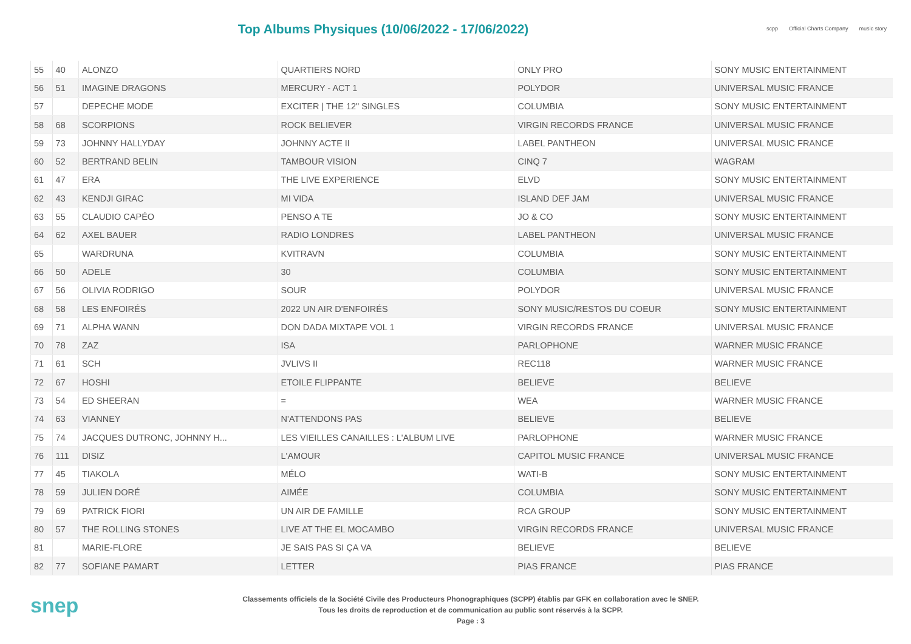Top Albums Physiques (10/06/2022 - 17/06/2022)
scpp Official Charts Company music story
| 55 | 40 | ALONZO | QUARTIERS NORD | ONLY PRO | SONY MUSIC ENTERTAINMENT |
| 56 | 51 | IMAGINE DRAGONS | MERCURY - ACT 1 | POLYDOR | UNIVERSAL MUSIC FRANCE |
| 57 | | DEPECHE MODE | EXCITER / THE 12" SINGLES | COLUMBIA | SONY MUSIC ENTERTAINMENT |
| 58 | 68 | SCORPIONS | ROCK BELIEVER | VIRGIN RECORDS FRANCE | UNIVERSAL MUSIC FRANCE |
| 59 | 73 | JOHNNY HALLYDAY | JOHNNY ACTE II | LABEL PANTHEON | UNIVERSAL MUSIC FRANCE |
| 60 | 52 | BERTRAND BELIN | TAMBOUR VISION | CINQ 7 | WAGRAM |
| 61 | 47 | ERA | THE LIVE EXPERIENCE | ELVD | SONY MUSIC ENTERTAINMENT |
| 62 | 43 | KENDJI GIRAC | MI VIDA | ISLAND DEF JAM | UNIVERSAL MUSIC FRANCE |
| 63 | 55 | CLAUDIO CAPÉO | PENSO A TE | JO & CO | SONY MUSIC ENTERTAINMENT |
| 64 | 62 | AXEL BAUER | RADIO LONDRES | LABEL PANTHEON | UNIVERSAL MUSIC FRANCE |
| 65 | | WARDRUNA | KVITRAVN | COLUMBIA | SONY MUSIC ENTERTAINMENT |
| 66 | 50 | ADELE | 30 | COLUMBIA | SONY MUSIC ENTERTAINMENT |
| 67 | 56 | OLIVIA RODRIGO | SOUR | POLYDOR | UNIVERSAL MUSIC FRANCE |
| 68 | 58 | LES ENFOIRÉS | 2022 UN AIR D'ENFOIRÉS | SONY MUSIC/RESTOS DU COEUR | SONY MUSIC ENTERTAINMENT |
| 69 | 71 | ALPHA WANN | DON DADA MIXTAPE VOL 1 | VIRGIN RECORDS FRANCE | UNIVERSAL MUSIC FRANCE |
| 70 | 78 | ZAZ | ISA | PARLOPHONE | WARNER MUSIC FRANCE |
| 71 | 61 | SCH | JVLIVS II | REC118 | WARNER MUSIC FRANCE |
| 72 | 67 | HOSHI | ETOILE FLIPPANTE | BELIEVE | BELIEVE |
| 73 | 54 | ED SHEERAN | = | WEA | WARNER MUSIC FRANCE |
| 74 | 63 | VIANNEY | N'ATTENDONS PAS | BELIEVE | BELIEVE |
| 75 | 74 | JACQUES DUTRONC, JOHNNY H... | LES VIEILLES CANAILLES : L'ALBUM LIVE | PARLOPHONE | WARNER MUSIC FRANCE |
| 76 | 111 | DISIZ | L'AMOUR | CAPITOL MUSIC FRANCE | UNIVERSAL MUSIC FRANCE |
| 77 | 45 | TIAKOLA | MÉLO | WATI-B | SONY MUSIC ENTERTAINMENT |
| 78 | 59 | JULIEN DORÉ | AIMÉE | COLUMBIA | SONY MUSIC ENTERTAINMENT |
| 79 | 69 | PATRICK FIORI | UN AIR DE FAMILLE | RCA GROUP | SONY MUSIC ENTERTAINMENT |
| 80 | 57 | THE ROLLING STONES | LIVE AT THE EL MOCAMBO | VIRGIN RECORDS FRANCE | UNIVERSAL MUSIC FRANCE |
| 81 | | MARIE-FLORE | JE SAIS PAS SI ÇA VA | BELIEVE | BELIEVE |
| 82 | 77 | SOFIANE PAMART | LETTER | PIAS FRANCE | PIAS FRANCE |
snep
Classements officiels de la Société Civile des Producteurs Phonographiques (SCPP) établis par GFK en collaboration avec le SNEP.
Tous les droits de reproduction et de communication au public sont réservés à la SCPP.
Page : 3